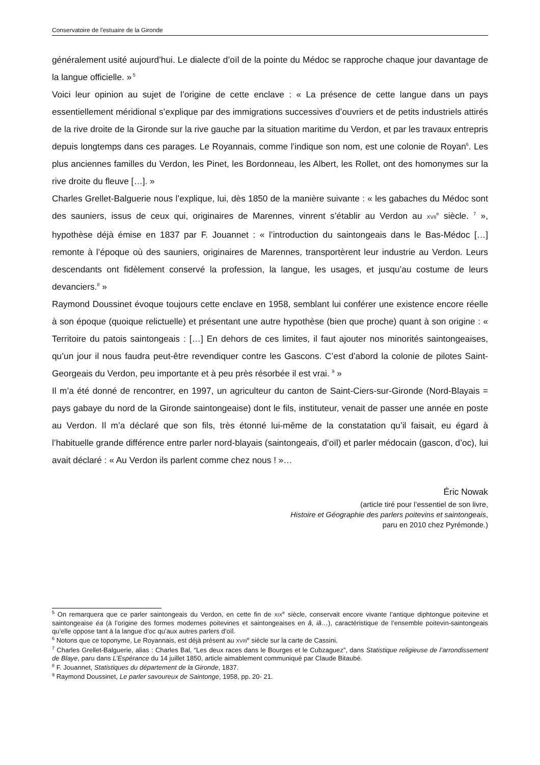Conservatoire de l'estuaire de la Gironde
généralement usité aujourd’hui. Le dialecte d’oïl de la pointe du Médoc se rapproche chaque jour davantage de la langue officielle. »<sup>5</sup>
Voici leur opinion au sujet de l’origine de cette enclave : « La présence de cette langue dans un pays essentiellement méridional s’explique par des immigrations successives d’ouvriers et de petits industriels attirés de la rive droite de la Gironde sur la rive gauche par la situation maritime du Verdon, et par les travaux entrepris depuis longtemps dans ces parages. Le Royannais, comme l’indique son nom, est une colonie de Royan<sup>6</sup>. Les plus anciennes familles du Verdon, les Pinet, les Bordonneau, les Albert, les Rollet, ont des homonymes sur la rive droite du fleuve […]. »
Charles Grellet-Balguerie nous l’explique, lui, dès 1850 de la manière suivante : « les gabaches du Médoc sont des sauniers, issus de ceux qui, originaires de Marennes, vinrent s’établir au Verdon au XVII<sup>e</sup> siècle. <sup>7</sup> », hypothèse déjà émise en 1837 par F. Jouannet : « l’introduction du saintongeais dans le Bas-Médoc […] remonte à l’époque où des sauniers, originaires de Marennes, transportèrent leur industrie au Verdon. Leurs descendants ont fidèlement conservé la profession, la langue, les usages, et jusqu’au costume de leurs devanciers.<sup>8</sup> »
Raymond Doussinet évoque toujours cette enclave en 1958, semblant lui conférer une existence encore réelle à son époque (quoique relictuelle) et présentant une autre hypothèse (bien que proche) quant à son origine : « Territoire du patois saintongeais : […] En dehors de ces limites, il faut ajouter nos minorités saintongeaises, qu’un jour il nous faudra peut-être revendiquer contre les Gascons. C’est d’abord la colonie de pilotes Saint-Georgeais du Verdon, peu importante et à peu près résorbée il est vrai. <sup>9</sup> »
Il m’a été donné de rencontrer, en 1997, un agriculteur du canton de Saint-Ciers-sur-Gironde (Nord-Blayais = pays gabaye du nord de la Gironde saintongeaise) dont le fils, instituteur, venait de passer une année en poste au Verdon. Il m’a déclaré que son fils, très étonné lui-même de la constatation qu’il faisait, eu égard à l’habituelle grande différence entre parler nord-blayais (saintongeais, d’oïl) et parler médocain (gascon, d’oc), lui avait déclaré : « Au Verdon ils parlent comme chez nous ! »…
Éric Nowak
(article tiré pour l’essentiel de son livre,
Histoire et Géographie des parlers poitevins et saintongeais,
paru en 2010 chez Pyrémonde.)
<sup>5</sup> On remarquera que ce parler saintongeais du Verdon, en cette fin de XIX<sup>e</sup> siècle, conservait encore vivante l’antique diphtongue poitevine et saintongeaise éa (à l’origine des formes modernes poitevines et saintongeaises en â, iâ…), caractéristique de l’ensemble poitevin-saintongeais qu’elle oppose tant à la langue d’oc qu’aux autres parlers d’oïl.
<sup>6</sup> Notons que ce toponyme, Le Royannais, est déjà présent au XVIII<sup>e</sup> siècle sur la carte de Cassini.
<sup>7</sup> Charles Grellet-Balguerie, alias : Charles Bal, “Les deux races dans le Bourges et le Cubzaguez”, dans Statistique religieuse de l’arrondissement de Blaye, paru dans L’Espérance du 14 juillet 1850, article aimablement communiqué par Claude Bitaubé.
<sup>8</sup> F. Jouannet, Statistiques du département de la Gironde, 1837.
<sup>9</sup> Raymond Doussinet, Le parler savoureux de Saintonge, 1958, pp. 20- 21.